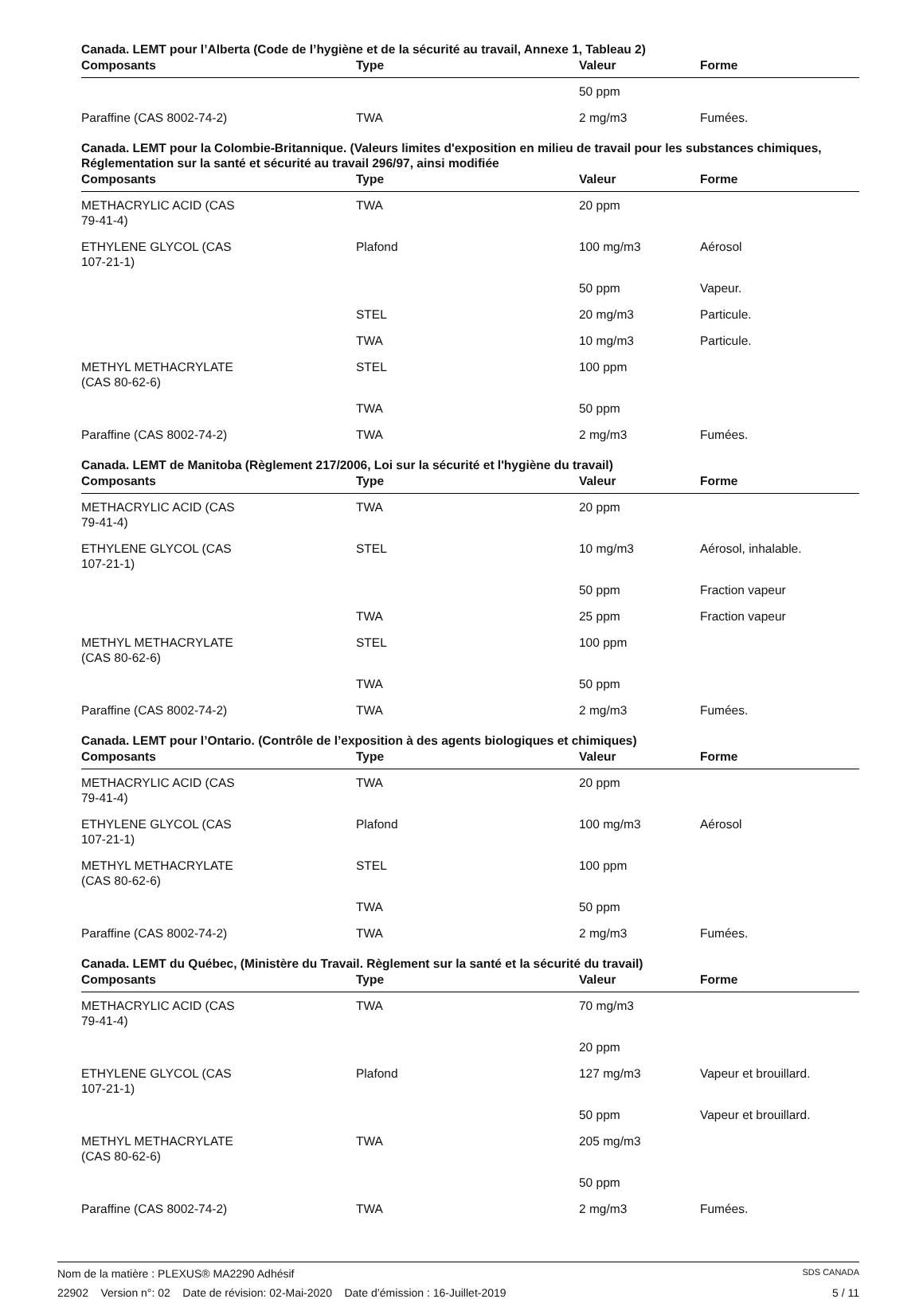Canada. LEMT pour l’Alberta (Code de l’hygiène et de la sécurité au travail, Annexe 1, Tableau 2)
| Composants | Type | Valeur | Forme |
| --- | --- | --- | --- |
| | | 50 ppm | |
| Paraffine (CAS 8002-74-2) | TWA | 2 mg/m3 | Fumées. |
Canada. LEMT pour la Colombie-Britannique. (Valeurs limites d'exposition en milieu de travail pour les substances chimiques, Réglementation sur la santé et sécurité au travail 296/97, ainsi modifiée
| Composants | Type | Valeur | Forme |
| --- | --- | --- | --- |
| METHACRYLIC ACID (CAS 79-41-4) | TWA | 20 ppm | |
| ETHYLENE GLYCOL (CAS 107-21-1) | Plafond | 100 mg/m3 | Aérosol |
| | | 50 ppm | Vapeur. |
| | STEL | 20 mg/m3 | Particule. |
| | TWA | 10 mg/m3 | Particule. |
| METHYL METHACRYLATE (CAS 80-62-6) | STEL | 100 ppm | |
| | TWA | 50 ppm | |
| Paraffine (CAS 8002-74-2) | TWA | 2 mg/m3 | Fumées. |
Canada. LEMT de Manitoba (Règlement 217/2006, Loi sur la sécurité et l'hygiène du travail)
| Composants | Type | Valeur | Forme |
| --- | --- | --- | --- |
| METHACRYLIC ACID (CAS 79-41-4) | TWA | 20 ppm | |
| ETHYLENE GLYCOL (CAS 107-21-1) | STEL | 10 mg/m3 | Aérosol, inhalable. |
| | | 50 ppm | Fraction vapeur |
| | TWA | 25 ppm | Fraction vapeur |
| METHYL METHACRYLATE (CAS 80-62-6) | STEL | 100 ppm | |
| | TWA | 50 ppm | |
| Paraffine (CAS 8002-74-2) | TWA | 2 mg/m3 | Fumées. |
Canada. LEMT pour l’Ontario. (Contrôle de l’exposition à des agents biologiques et chimiques)
| Composants | Type | Valeur | Forme |
| --- | --- | --- | --- |
| METHACRYLIC ACID (CAS 79-41-4) | TWA | 20 ppm | |
| ETHYLENE GLYCOL (CAS 107-21-1) | Plafond | 100 mg/m3 | Aérosol |
| METHYL METHACRYLATE (CAS 80-62-6) | STEL | 100 ppm | |
| | TWA | 50 ppm | |
| Paraffine (CAS 8002-74-2) | TWA | 2 mg/m3 | Fumées. |
Canada. LEMT du Québec, (Ministère du Travail. Règlement sur la santé et la sécurité du travail)
| Composants | Type | Valeur | Forme |
| --- | --- | --- | --- |
| METHACRYLIC ACID (CAS 79-41-4) | TWA | 70 mg/m3 | |
| | | 20 ppm | |
| ETHYLENE GLYCOL (CAS 107-21-1) | Plafond | 127 mg/m3 | Vapeur et brouillard. |
| | | 50 ppm | Vapeur et brouillard. |
| METHYL METHACRYLATE (CAS 80-62-6) | TWA | 205 mg/m3 | |
| | | 50 ppm | |
| Paraffine (CAS 8002-74-2) | TWA | 2 mg/m3 | Fumées. |
Nom de la matière : PLEXUS® MA2290 Adhésif SDS CANADA
22902 Version n°: 02 Date de révision: 02-Mai-2020 Date d’émission : 16-Juillet-2019 5 / 11